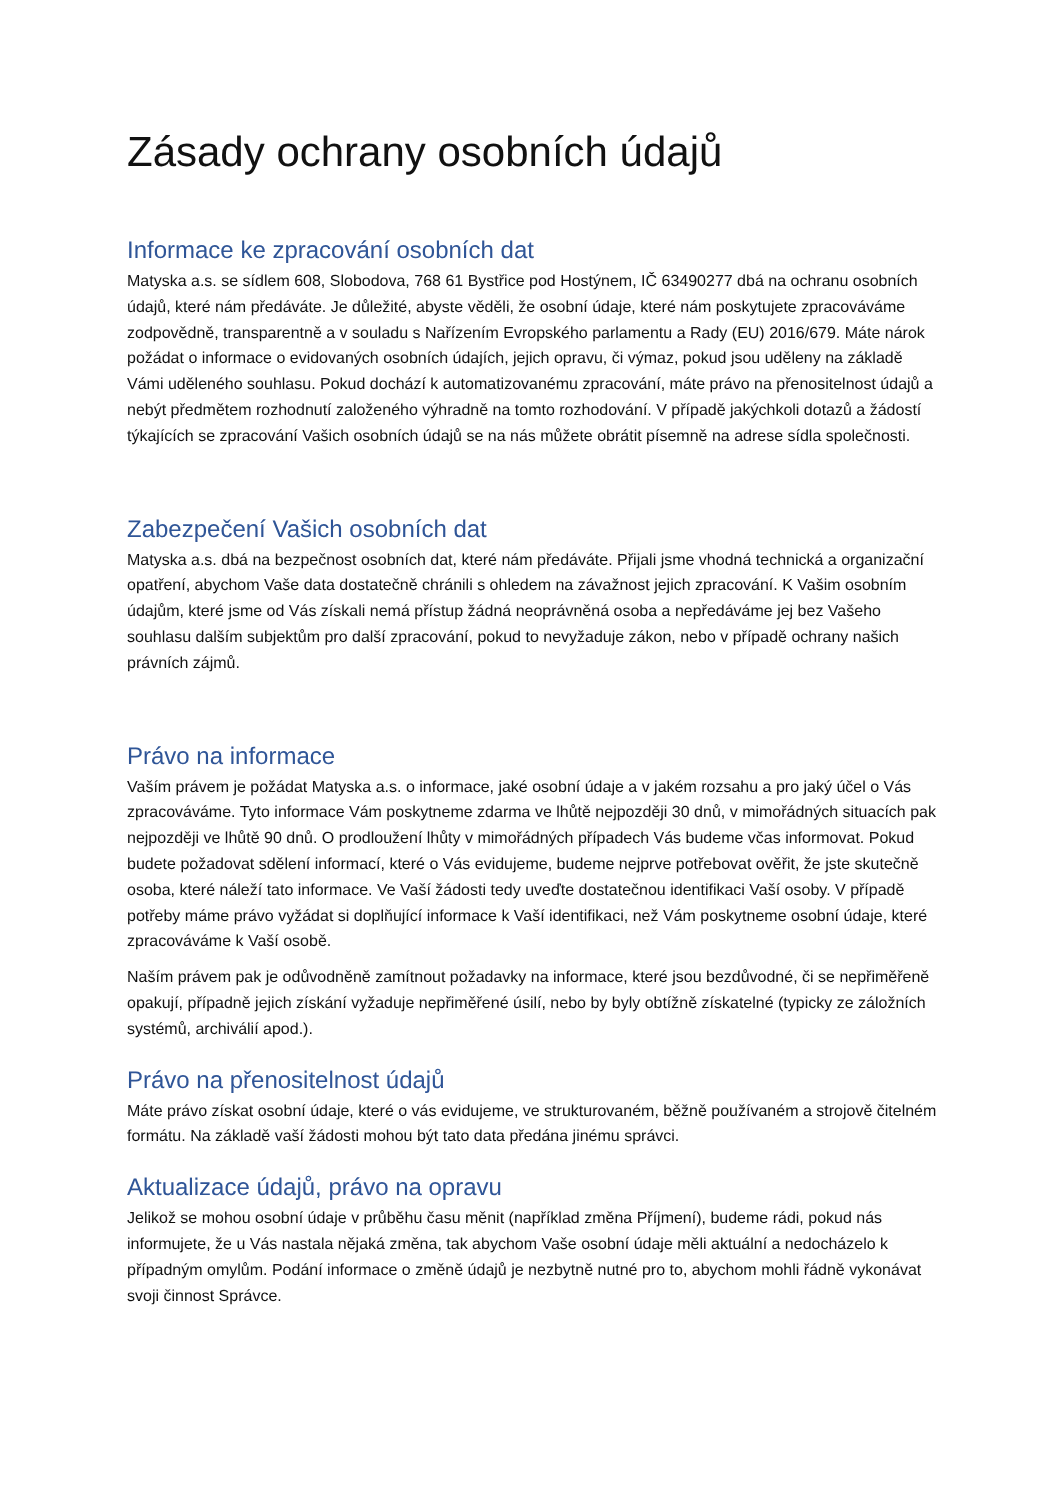Zásady ochrany osobních údajů
Informace ke zpracování osobních dat
Matyska a.s. se sídlem 608, Slobodova, 768 61 Bystřice pod Hostýnem, IČ 63490277 dbá na ochranu osobních údajů, které nám předáváte. Je důležité, abyste věděli, že osobní údaje, které nám poskytujete zpracováváme zodpovědně, transparentně a v souladu s Nařízením Evropského parlamentu a Rady (EU) 2016/679. Máte nárok požádat o informace o evidovaných osobních údajích, jejich opravu, či výmaz, pokud jsou uděleny na základě Vámi uděleného souhlasu. Pokud dochází k automatizovanému zpracování, máte právo na přenositelnost údajů a nebýt předmětem rozhodnutí založeného výhradně na tomto rozhodování. V případě jakýchkoli dotazů a žádostí týkajících se zpracování Vašich osobních údajů se na nás můžete obrátit písemně na adrese sídla společnosti.
Zabezpečení Vašich osobních dat
Matyska a.s. dbá na bezpečnost osobních dat, které nám předáváte. Přijali jsme vhodná technická a organizační opatření, abychom Vaše data dostatečně chránili s ohledem na závažnost jejich zpracování. K Vašim osobním údajům, které jsme od Vás získali nemá přístup žádná neoprávněná osoba a nepředáváme jej bez Vašeho souhlasu dalším subjektům pro další zpracování, pokud to nevyžaduje zákon, nebo v případě ochrany našich právních zájmů.
Právo na informace
Vaším právem je požádat Matyska a.s. o informace, jaké osobní údaje a v jakém rozsahu a pro jaký účel o Vás zpracováváme. Tyto informace Vám poskytneme zdarma ve lhůtě nejpozději 30 dnů, v mimořádných situacích pak nejpozději ve lhůtě 90 dnů. O prodloužení lhůty v mimořádných případech Vás budeme včas informovat. Pokud budete požadovat sdělení informací, které o Vás evidujeme, budeme nejprve potřebovat ověřit, že jste skutečně osoba, které náleží tato informace. Ve Vaší žádosti tedy uveďte dostatečnou identifikaci Vaší osoby. V případě potřeby máme právo vyžádat si doplňující informace k Vaší identifikaci, než Vám poskytneme osobní údaje, které zpracováváme k Vaší osobě.
Naším právem pak je odůvodněně zamítnout požadavky na informace, které jsou bezdůvodné, či se nepřiměřeně opakují, případně jejich získání vyžaduje nepřiměřené úsilí, nebo by byly obtížně získatelné (typicky ze záložních systémů, archiválií apod.).
Právo na přenositelnost údajů
Máte právo získat osobní údaje, které o vás evidujeme, ve strukturovaném, běžně používaném a strojově čitelném formátu. Na základě vaší žádosti mohou být tato data předána jinému správci.
Aktualizace údajů, právo na opravu
Jelikož se mohou osobní údaje v průběhu času měnit (například změna Příjmení), budeme rádi, pokud nás informujete, že u Vás nastala nějaká změna, tak abychom Vaše osobní údaje měli aktuální a nedocházelo k případným omylům. Podání informace o změně údajů je nezbytně nutné pro to, abychom mohli řádně vykonávat svoji činnost Správce.